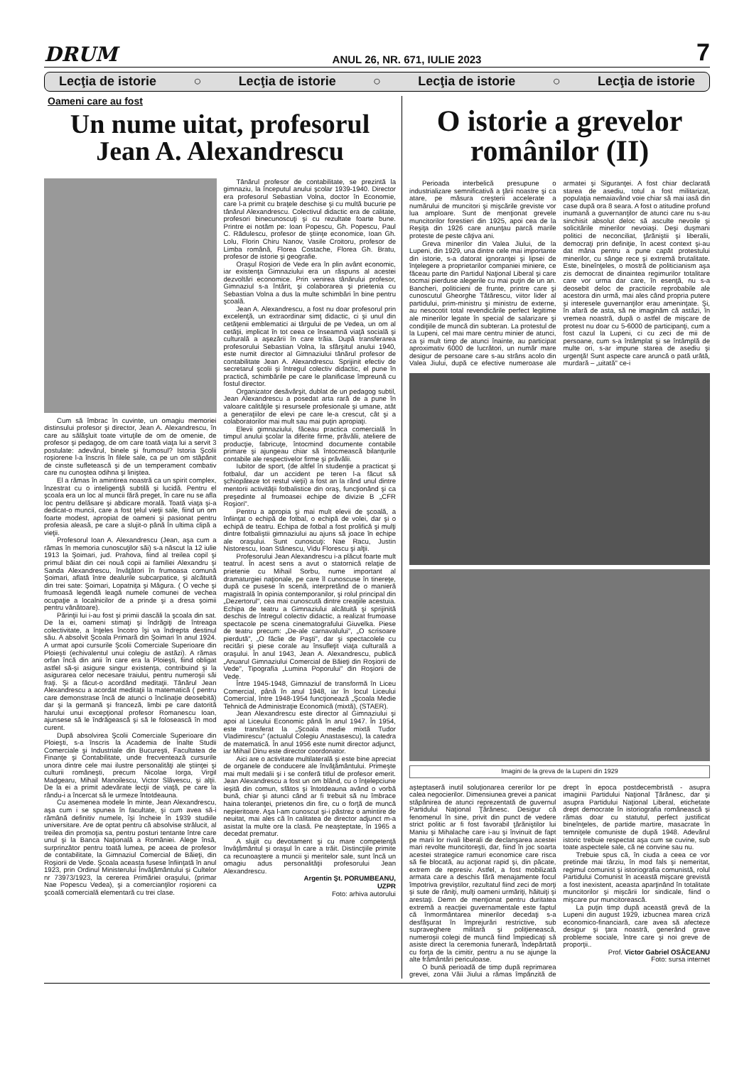DRUM ANUL 26, NR. 671, IULIE 2023 7
Lecţia de istorie ○ Lecţia de istorie ○ Lecţia de istorie ○ Lecţia de istorie
Oameni care au fost
Un nume uitat, profesorul
Jean A. Alexandrescu
Cum să îmbrac în cuvinte, un omagiu memoriei distinsului profesor şi director, Jean A. Alexandrescu, în care au sălăşluit toate virtuţile de om de omenie, de profesor şi pedagog, de om care toată viaţa lui a servit 3 postulate: adevărul, binele şi frumosul? Istoria Şcolii roşiorene l-a înscris în filele sale, ca pe un om stăpânit de cinste sufletească şi de un temperament combativ care nu cunoştea odihna şi liniştea.
El a rămas în amintirea noastră ca un spirit complex, înzestrat cu o inteligenţă subtilă şi lucidă. Pentru el şcoala era un loc al muncii fără preget, în care nu se afla loc pentru delăsare şi abdicare morală. Toată viaţa şi-a dedicat-o muncii, care a fost ţelul vieţii sale, fiind un om foarte modest, apropiat de oameni şi pasionat pentru profesia aleasă, pe care a slujit-o până în ultima clipă a vieţii.
Profesorul Ioan A. Alexandrescu (Jean, aşa cum a rămas în memoria cunoscuţilor săi) s-a născut la 12 iulie 1913 la Şoimari, jud. Prahova, fiind al treilea copil şi primul băiat din cei nouă copii ai familiei Alexandru şi Sanda Alexandrescu, învăţători în frumoasa comună Şoimari, aflată între dealurile subcarpatice, şi alcătuită din trei sate: Şoimari, Lopatniţa şi Măgura. ( O veche şi frumoasă legendă leagă numele comunei de vechea ocupaţie a localnicilor de a prinde şi a dresa şoimii pentru vânătoare).
Părinţii lui i-au fost şi primii dascăli la şcoala din sat. De la ei, oameni stimaţi şi îndrăgiţi de întreaga colectivitate, a înţeles încotro îşi va îndrepta destinul său. A absolvit Şcoala Primară din Şoimari în anul 1924. A urmat apoi cursurile Şcolii Comerciale Superioare din Ploieşti (echivalentul unui colegiu de astăzi). A rămas orfan încă din anii în care era la Ploieşti, fiind obligat astfel să-şi asigure singur existenţa, contribuind şi la asigurarea celor necesare traiului, pentru numeroşii săi fraţi. Şi a făcut-o acordând meditaţii. Tânărul Jean Alexandrescu a acordat meditaţii la matematică ( pentru care demonstrase încă de atunci o înclinaţie deosebită) dar şi la germană şi franceză, limbi pe care datorită harului unui excepţional profesor Romanescu Ioan, ajunsese să le îndrăgească şi să le folosească în mod curent.
După absolvirea Şcolii Comerciale Superioare din Ploieşti, s-a înscris la Academia de Înalte Studii Comerciale şi Industriale din Bucureşti, Facultatea de Finanţe şi Contabilitate, unde frecventează cursurile unora dintre cele mai ilustre personalităţi ale ştiinţei şi culturii româneşti, precum Nicolae Iorga, Virgil Madgearu, Mihail Manoilescu, Victor Slăvescu, şi alţii. De la ei a primit adevărate lecţii de viaţă, pe care la rându-i a încercat să le urmeze întotdeauna.
Cu asemenea modele în minte, Jean Alexandrescu, aşa cum i se spunea în facultate, şi cum avea să-i rămână definitiv numele, îşi încheie în 1939 studiile universitare. Are de optat pentru că absolvise strălucit, al treilea din promoţia sa, pentru posturi tentante între care unul şi la Banca Naţională a României. Alege însă, surprinzător pentru toată lumea, pe aceea de profesor de contabilitate, la Gimnaziul Comercial de Băieţi, din Roşiorii de Vede. Şcoala aceasta fusese înfiinţată în anul 1923, prin Ordinul Ministerului Învăţământului şi Cultelor nr 73973/1923, la cererea Primăriei oraşului, (primar Nae Popescu Vedea), şi a comercianţilor roşioreni ca şcoală comercială elementară cu trei clase.
Tânărul profesor de contabilitate, se prezintă la gimnaziu, la începutul anului şcolar 1939-1940. Director era profesorul Sebastian Volna, doctor în Economie, care l-a primit cu braţele deschise şi cu multă bucurie pe tânărul Alexandrescu. Colectivul didactic era de calitate, profesori binecunoscuţi şi cu rezultate foarte bune. Printre ei notăm pe: Ioan Popescu, Gh. Popescu, Paul C. Rădulescu, profesor de ştiinţe economice, Ioan Gh. Lolu, Florin Chiru Nanov, Vasile Croitoru, profesor de Limba română, Florea Costache, Florea Gh. Bratu, profesor de istorie şi geografie.
Oraşul Roşiori de Vede era în plin avânt economic, iar existenţa Gimnaziului era un răspuns al acestei dezvoltări economice. Prin venirea tânărului profesor, Gimnaziul s-a întărit, şi colaborarea şi prietenia cu Sebastian Volna a dus la multe schimbări în bine pentru şcoală.
Jean A. Alexandrescu, a fost nu doar profesorul prin excelenţă, un extraordinar simţ didactic, ci şi unul din cetăţenii emblematici ai târgului de pe Vedea, un om al cetăţii, implicat în tot ceea ce înseamnă viaţă socială şi culturală a aşezării în care trăia. După transferarea profesorului Sebastian Volna, la sfârşitul anului 1940, este numit director al Gimnaziului tânărul profesor de contabilitate Jean A. Alexandrescu. Sprijinit efectiv de secretarul şcolii şi întregul colectiv didactic, el pune în practică, schimbările pe care le planificase împreună cu fostul director.
Organizator desăvârşit, dublat de un pedagog subtil, Jean Alexandrescu a posedat arta rară de a pune în valoare calităţile şi resursele profesionale şi umane, atât a generaţiilor de elevi pe care le-a crescut, cât şi a colaboratorilor mai mult sau mai puţin apropiaţi.
Elevii gimnaziului, făceau practica comercială în timpul anului şcolar la diferite firme, prăvălii, ateliere de producţie, fabricuţe, întocmind documente contabile primare şi ajungeau chiar să întocmească bilanţurile contabile ale respectivelor firme şi prăvălii.
Iubitor de sport, (de altfel în studenţie a practicat şi fotbalul, dar un accident pe teren l-a făcut să şchiopăteze tot restul vieţii) a fost an la rând unul dintre mentorii activităţii fotbalistice din oraş, funcţionând şi ca preşedinte al frumoasei echipe de divizie B „CFR Roşiori".
Pentru a apropia şi mai mult elevii de şcoală, a înfiinţat o echipă de fotbal, o echipă de volei, dar şi o echipă de teatru. Echipa de fotbal a fost prolifică şi mulţi dintre fotbaliştii gimnaziului au ajuns să joace în echipe ale oraşului. Sunt cunoscuţi: Nae Racu, Justin Nistorescu, Ioan Stănescu, Vidu Florescu şi alţii.
Profesorului Jean Alexandrescu i-a plăcut foarte mult teatrul. În acest sens a avut o statornică relaţie de prietenie cu Mihail Sorbu, nume important al dramaturgiei naţionale, pe care îl cunoscuse în tinereţe, după ce pusese în scenă, interpretând de o manieră magistrală în opinia contemporanilor, şi rolul principal din „Dezertorul", cea mai cunoscută dintre creaţiile acestuia. Echipa de teatru a Gimnaziului alcătuită şi sprijinită deschis de întregul colectiv didactic, a realizat frumoase spectacole pe scena cinematografului Giuvelka. Piese de teatru precum: „De-ale carnavalului", „O scrisoare pierdută", „O făclie de Paşti", dar şi spectacolele cu recitări şi piese corale au însufleţit viaţa culturală a oraşului. În anul 1943, Jean A. Alexandrescu, publică „Anuarul Gimnaziului Comercial de Băieţi din Roşiorii de Vede", Tipografia „Lumina Poporului" din Roşiorii de Vede.
Între 1945-1948, Gimnaziul de transformă în Liceu Comercial, până în anul 1948, iar în locul Liceului Comercial, între 1948-1954 funcţionează „Şcoala Medie Tehnică de Administraţie Economică (mixtă), (STAER).
Jean Alexandrescu este director al Gimnaziului şi apoi al Liceului Economic până în anul 1947. În 1954, este transferat la „Şcoala medie mixtă Tudor Vladimirescu" (actualul Colegiu Anastasescu), la catedra de matematică. În anul 1956 este numit director adjunct, iar Mihail Dinu este director coordonator.
Aici are o activitate multilaterală şi este bine apreciat de organele de conducere ale învăţământului. Primeşte mai mult medalii şi i se conferă titlul de profesor emerit. Jean Alexandrescu a fost un om blând, cu o înţelepciune ieşită din comun, sfătos şi întotdeauna având o vorbă bună, chiar şi atunci când ar fi trebuit să nu îmbrace haina toleranţei, prietenos din fire, cu o forţă de muncă nepieritoare. Aşa l-am cunoscut şi-i păstrez o amintire de neuitat, mai ales că în calitatea de director adjunct m-a asistat la multe ore la clasă. Pe neaşteptate, în 1965 a decedat prematur.
A slujit cu devotament şi cu mare competenţă învăţământul şi oraşul în care a trăit. Distincţiile primite ca recunoaştere a muncii şi meritelor sale, sunt încă un omagiu adus personalităţii profesorului Jean Alexandrescu.
Argentin Şt. PORUMBEANU,
UZPR
Foto: arhiva autorului
O istorie a grevelor românilor (II)
Perioada interbelică presupune o industrializare semnificativă a ţării noastre şi ca atare, pe măsura creşterii accelerate a numărului de muncitori şi mişcările greviste vor lua amploare. Sunt de menţionat grevele muncitorilor forestieri din 1925, apoi cea de la Reşiţa din 1926 care anunţau parcă marile proteste de peste câţiva ani.
Greva minerilor din Valea Jiului, de la Lupeni, din 1929, una dintre cele mai importante din istorie, s-a datorat ignoranţei şi lipsei de înţelegere a proprietarilor companiei miniere, ce făceau parte din Partidul Naţional Liberal şi care tocmai pierduse alegerile cu mai puţin de un an. Bancheri, politicieni de frunte, printre care şi cunoscutul Gheorghe Tătărescu, viitor lider al partidului, prim-ministru şi ministru de externe, au nesocotit total revendicările perfect legitime ale minerilor legate în special de salarizare şi condiţiile de muncă din subteran. La protestul de la Lupeni, cel mai mare centru minier de atunci, ca şi mult timp de atunci înainte, au participat aproximativ 6000 de lucrători, un număr mare desigur de persoane care s-au strâns acolo din Valea Jiului, după ce efective numeroase ale armatei şi Siguranţei. A fost chiar declarată starea de asediu, totul a fost militarizat, populaţia nemaiavând voie chiar să mai iasă din case după ora 8 seara. A fost o atitudine profund inumană a guvernanţilor de atunci care nu s-au sinchisit absolut deloc să asculte nevoile şi solicitările minerilor nevoiaşi. Deşi duşmani politici de neconciliat, ţărăniştii şi liberalii, democraţi prin definiţie, în acest context şi-au dat mâna pentru a pune capăt protestului minerilor, cu sânge rece şi extremă brutalitate. Este, bineînţeles, o mostră de politicianism aşa zis democrat de dinaintea regimurilor totalitare care vor urma dar care, în esenţă, nu s-a deosebit deloc de practicile reprobabile ale acestora din urmă, mai ales când propria putere şi interesele guvernanţilor erau ameninţate. Şi, în afară de asta, să ne imaginăm că astăzi, în vremea noastră, după o astfel de mişcare de protest nu doar cu 5-6000 de participanţi, cum a fost cazul la Lupeni, ci cu zeci de mii de persoane, cum s-a întâmplat şi se întâmplă de multe ori, s-ar impune starea de asediu şi urgenţă! Sunt aspecte care aruncă o pată urâtă, murdară – „uitată" ce-i
Imagini de la greva de la Lupeni din 1929
aşteptaseră inutil soluţionarea cererilor lor pe calea negocierilor. Dimensiunea grevei a panicat stăpânirea de atunci reprezentată de guvernul Partidului Naţional Ţărănesc. Desigur că fenomenul în sine, privit din punct de vedere strict politic ar fi fost favorabil ţărăniştilor lui Maniu şi Mihalache care i-au şi învinuit de fapt pe marii lor rivali liberali de declanşarea acestei mari revolte muncitoreşti, dar, fiind în joc soarta acestei strategice ramuri economice care risca să fie blocată, au acţionat rapid şi, din păcate, extrem de represiv. Astfel, a fost mobilizată armata care a deschis fără menajamente focul împotriva greviştilor, rezultatul fiind zeci de morţi şi sute de răniţi, mulţi oameni urmăriţi, hăituiţi şi arestaţi. Demn de menţionat pentru duritatea extremă a reacţiei guvernamentale este faptul că înmormântarea minerilor decedaţi s-a desfăşurat în împrejurări restrictive, sub supraveghere militară şi poliţienească, numeroşii colegi de muncă fiind împiedicaţi să asiste direct la ceremonia funerară, îndepărtată cu forţa de la cimitir, pentru a nu se ajunge la alte frământări periculoase.
O bună perioadă de timp după reprimarea grevei, zona Văii Jiului a rămas împânzită de drept în epoca postdecembristă - asupra imaginii Partidului Naţional Ţărănesc, dar şi asupra Partidului Naţional Liberal, etichetate drept democrate în istoriografia românească şi rămas doar cu statutul, perfect justificat bineînţeles, de partide martire, masacrate în temniţele comuniste de după 1948. Adevărul istoric trebuie respectat aşa cum se cuvine, sub toate aspectele sale, că ne convine sau nu.
Trebuie spus că, în ciuda a ceea ce vor pretinde mai târziu, în mod fals şi nemeritat, regimul comunist şi istoriografia comunistă, rolul Partidului Comunist în această mişcare grevistă a fost inexistent, aceasta aparţinând în totalitate muncitorilor şi mişcării lor sindicale, fiind o mişcare pur muncitorească.
La puţin timp după această grevă de la Lupeni din august 1929, izbucnea marea criză economico-financiară, care avea să afecteze desigur şi ţara noastră, generând grave probleme sociale, între care şi noi greve de proporţii..
Prof. Victor Gabriel OSĂCEANU
Foto: sursa internet